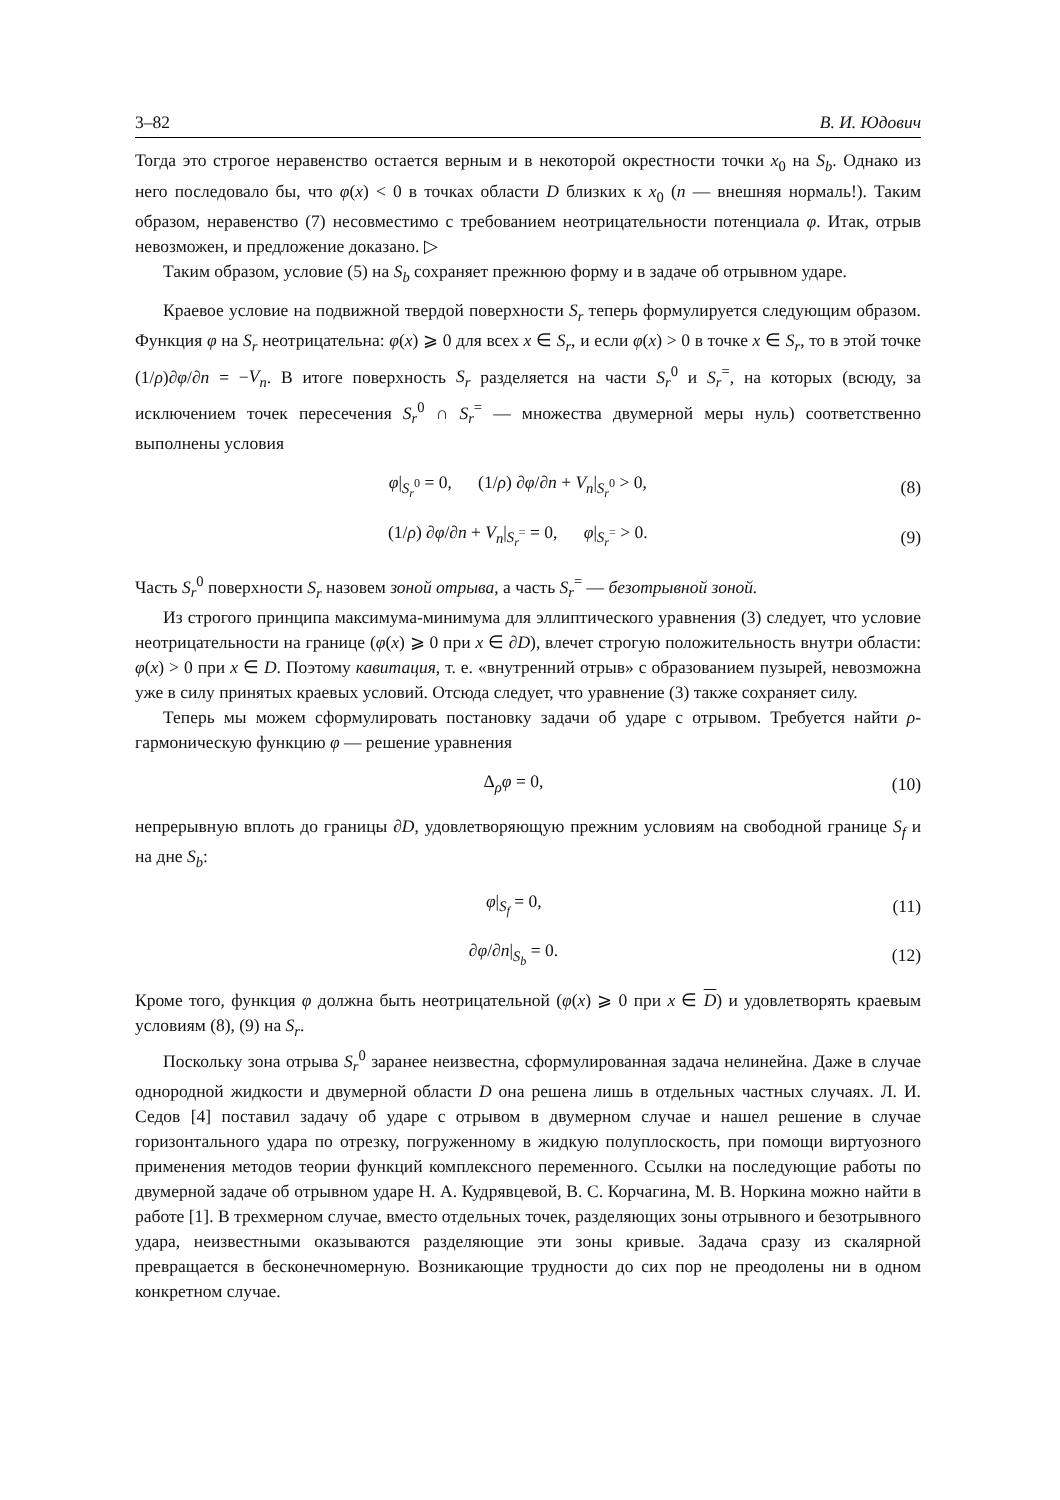3–82 В. И. Юдович
Тогда это строгое неравенство остается верным и в некоторой окрестности точки x<sub>0</sub> на S<sub>b</sub>. Однако из него последовало бы, что φ(x) < 0 в точках области D близких к x<sub>0</sub> (n — внешняя нормаль!). Таким образом, неравенство (7) несовместимо с требованием неотрицательности потенциала φ. Итак, отрыв невозможен, и предложение доказано. ▷
Таким образом, условие (5) на S<sub>b</sub> сохраняет прежнюю форму и в задаче об отрывном ударе.
Краевое условие на подвижной твердой поверхности S<sub>r</sub> теперь формулируется следующим образом. Функция φ на S<sub>r</sub> неотрицательна: φ(x) ⩾ 0 для всех x ∈ S<sub>r</sub>, и если φ(x) > 0 в точке x ∈ S<sub>r</sub>, то в этой точке (1/ρ)∂φ/∂n = −V<sub>n</sub>. В итоге поверхность S<sub>r</sub> разделяется на части S<sub>r</sub><sup>0</sup> и S<sub>r</sub><sup>=</sup>, на которых (всюду, за исключением точек пересечения S<sub>r</sub><sup>0</sup> ∩ S<sub>r</sub><sup>=</sup> — множества двумерной меры нуль) соответственно выполнены условия
φ|<sub>S<sub>r</sub><sup>0</sup></sub> = 0, (1/ρ) ∂φ/∂n + V<sub>n</sub>|<sub>S<sub>r</sub><sup>0</sup></sub> > 0, (8)
(1/ρ) ∂φ/∂n + V<sub>n</sub>|<sub>S<sub>r</sub><sup>=</sup></sub> = 0, φ|<sub>S<sub>r</sub><sup>=</sup></sub> > 0. (9)
Часть S<sub>r</sub><sup>0</sup> поверхности S<sub>r</sub> назовем зоной отрыва, а часть S<sub>r</sub><sup>=</sup> — безотрывной зоной.
Из строгого принципа максимума-минимума для эллиптического уравнения (3) следует, что условие неотрицательности на границе (φ(x) ⩾ 0 при x ∈ ∂D), влечет строгую положительность внутри области: φ(x) > 0 при x ∈ D. Поэтому кавитация, т. е. «внутренний отрыв» с образованием пузырей, невозможна уже в силу принятых краевых условий. Отсюда следует, что уравнение (3) также сохраняет силу.
Теперь мы можем сформулировать постановку задачи об ударе с отрывом. Требуется найти ρ-гармоническую функцию φ — решение уравнения
Δ<sub>ρ</sub>φ = 0, (10)
непрерывную вплоть до границы ∂D, удовлетворяющую прежним условиям на свободной границе S<sub>f</sub> и на дне S<sub>b</sub>:
φ|<sub>S<sub>f</sub></sub> = 0, (11)
∂φ/∂n|<sub>S<sub>b</sub></sub> = 0. (12)
Кроме того, функция φ должна быть неотрицательной (φ(x) ⩾ 0 при x ∈ D) и удовлетворять краевым условиям (8), (9) на S<sub>r</sub>.
Поскольку зона отрыва S<sub>r</sub><sup>0</sup> заранее неизвестна, сформулированная задача нелинейна. Даже в случае однородной жидкости и двумерной области D она решена лишь в отдельных частных случаях. Л. И. Седов [4] поставил задачу об ударе с отрывом в двумерном случае и нашел решение в случае горизонтального удара по отрезку, погруженному в жидкую полуплоскость, при помощи виртуозного применения методов теории функций комплексного переменного. Ссылки на последующие работы по двумерной задаче об отрывном ударе Н. А. Кудрявцевой, В. С. Корчагина, М. В. Норкина можно найти в работе [1]. В трехмерном случае, вместо отдельных точек, разделяющих зоны отрывного и безотрывного удара, неизвестными оказываются разделяющие эти зоны кривые. Задача сразу из скалярной превращается в бесконечномерную. Возникающие трудности до сих пор не преодолены ни в одном конкретном случае.